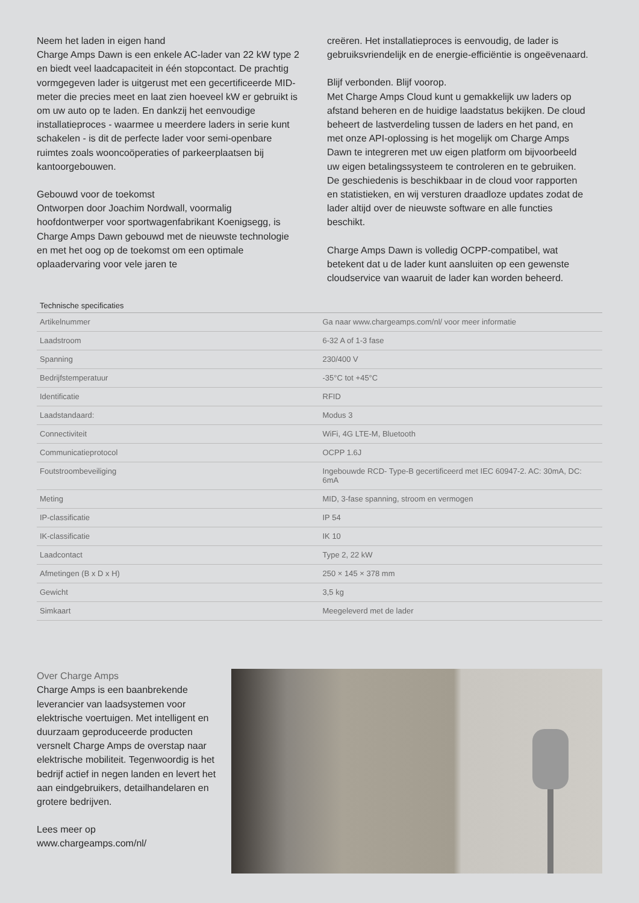Neem het laden in eigen hand
Charge Amps Dawn is een enkele AC-lader van 22 kW type 2 en biedt veel laadcapaciteit in één stopcontact. De prachtig vormgegeven lader is uitgerust met een gecertificeerde MID-meter die precies meet en laat zien hoeveel kW er gebruikt is om uw auto op te laden. En dankzij het eenvoudige installatieproces - waarmee u meerdere laders in serie kunt schakelen - is dit de perfecte lader voor semi-openbare ruimtes zoals wooncoöperaties of parkeerplaatsen bij kantoorgebouwen.
Gebouwd voor de toekomst
Ontworpen door Joachim Nordwall, voormalig hoofdontwerper voor sportwagenfabrikant Koenigsegg, is Charge Amps Dawn gebouwd met de nieuwste technologie en met het oog op de toekomst om een optimale oplaadervaring voor vele jaren te
creëren. Het installatieproces is eenvoudig, de lader is gebruiksvriendelijk en de energie-efficiëntie is ongeëvenaard.
Blijf verbonden. Blijf voorop.
Met Charge Amps Cloud kunt u gemakkelijk uw laders op afstand beheren en de huidige laadstatus bekijken. De cloud beheert de lastverdeling tussen de laders en het pand, en met onze API-oplossing is het mogelijk om Charge Amps Dawn te integreren met uw eigen platform om bijvoorbeeld uw eigen betalingssysteem te controleren en te gebruiken. De geschiedenis is beschikbaar in de cloud voor rapporten en statistieken, en wij versturen draadloze updates zodat de lader altijd over de nieuwste software en alle functies beschikt.
Charge Amps Dawn is volledig OCPP-compatibel, wat betekent dat u de lader kunt aansluiten op een gewenste cloudservice van waaruit de lader kan worden beheerd.
| Technische specificaties | |
| --- | --- |
| Artikelnummer | Ga naar www.chargeamps.com/nl/ voor meer informatie |
| Laadstroom | 6-32 A of 1-3 fase |
| Spanning | 230/400 V |
| Bedrijfstemperatuur | -35°C tot +45°C |
| Identificatie | RFID |
| Laadstandaard: | Modus 3 |
| Connectiviteit | WiFi, 4G LTE-M, Bluetooth |
| Communicatieprotocol | OCPP 1.6J |
| Foutstroombeveiliging | Ingebouwde RCD- Type-B gecertificeerd met IEC 60947-2. AC: 30mA, DC: 6mA |
| Meting | MID, 3-fase spanning, stroom en vermogen |
| IP-classificatie | IP 54 |
| IK-classificatie | IK 10 |
| Laadcontact | Type 2, 22 kW |
| Afmetingen (B x D x H) | 250 × 145 × 378 mm |
| Gewicht | 3,5 kg |
| Simkaart | Meegeleverd met de lader |
Over Charge Amps
Charge Amps is een baanbrekende leverancier van laadsystemen voor elektrische voertuigen. Met intelligent en duurzaam geproduceerde producten versnelt Charge Amps de overstap naar elektrische mobiliteit. Tegenwoordig is het bedrijf actief in negen landen en levert het aan eindgebruikers, detailhandelaren en grotere bedrijven.
Lees meer op
www.chargeamps.com/nl/